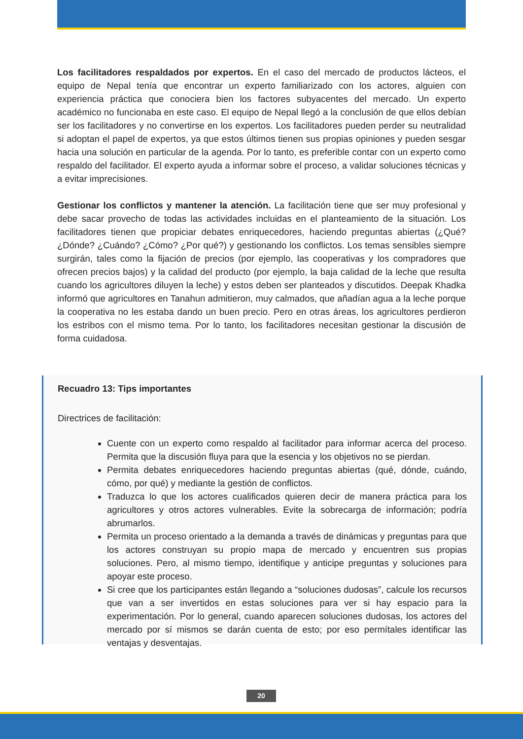Los facilitadores respaldados por expertos. En el caso del mercado de productos lácteos, el equipo de Nepal tenía que encontrar un experto familiarizado con los actores, alguien con experiencia práctica que conociera bien los factores subyacentes del mercado. Un experto académico no funcionaba en este caso. El equipo de Nepal llegó a la conclusión de que ellos debían ser los facilitadores y no convertirse en los expertos. Los facilitadores pueden perder su neutralidad si adoptan el papel de expertos, ya que estos últimos tienen sus propias opiniones y pueden sesgar hacia una solución en particular de la agenda. Por lo tanto, es preferible contar con un experto como respaldo del facilitador. El experto ayuda a informar sobre el proceso, a validar soluciones técnicas y a evitar imprecisiones.
Gestionar los conflictos y mantener la atención. La facilitación tiene que ser muy profesional y debe sacar provecho de todas las actividades incluidas en el planteamiento de la situación. Los facilitadores tienen que propiciar debates enriquecedores, haciendo preguntas abiertas (¿Qué? ¿Dónde? ¿Cuándo? ¿Cómo? ¿Por qué?) y gestionando los conflictos. Los temas sensibles siempre surgirán, tales como la fijación de precios (por ejemplo, las cooperativas y los compradores que ofrecen precios bajos) y la calidad del producto (por ejemplo, la baja calidad de la leche que resulta cuando los agricultores diluyen la leche) y estos deben ser planteados y discutidos. Deepak Khadka informó que agricultores en Tanahun admitieron, muy calmados, que añadían agua a la leche porque la cooperativa no les estaba dando un buen precio. Pero en otras áreas, los agricultores perdieron los estribos con el mismo tema. Por lo tanto, los facilitadores necesitan gestionar la discusión de forma cuidadosa.
Recuadro 13: Tips importantes
Directrices de facilitación:
Cuente con un experto como respaldo al facilitador para informar acerca del proceso. Permita que la discusión fluya para que la esencia y los objetivos no se pierdan.
Permita debates enriquecedores haciendo preguntas abiertas (qué, dónde, cuándo, cómo, por qué) y mediante la gestión de conflictos.
Traduzca lo que los actores cualificados quieren decir de manera práctica para los agricultores y otros actores vulnerables. Evite la sobrecarga de información; podría abrumarlos.
Permita un proceso orientado a la demanda a través de dinámicas y preguntas para que los actores construyan su propio mapa de mercado y encuentren sus propias soluciones. Pero, al mismo tiempo, identifique y anticipe preguntas y soluciones para apoyar este proceso.
Si cree que los participantes están llegando a “soluciones dudosas”, calcule los recursos que van a ser invertidos en estas soluciones para ver si hay espacio para la experimentación. Por lo general, cuando aparecen soluciones dudosas, los actores del mercado por sí mismos se darán cuenta de esto; por eso permítales identificar las ventajas y desventajas.
20